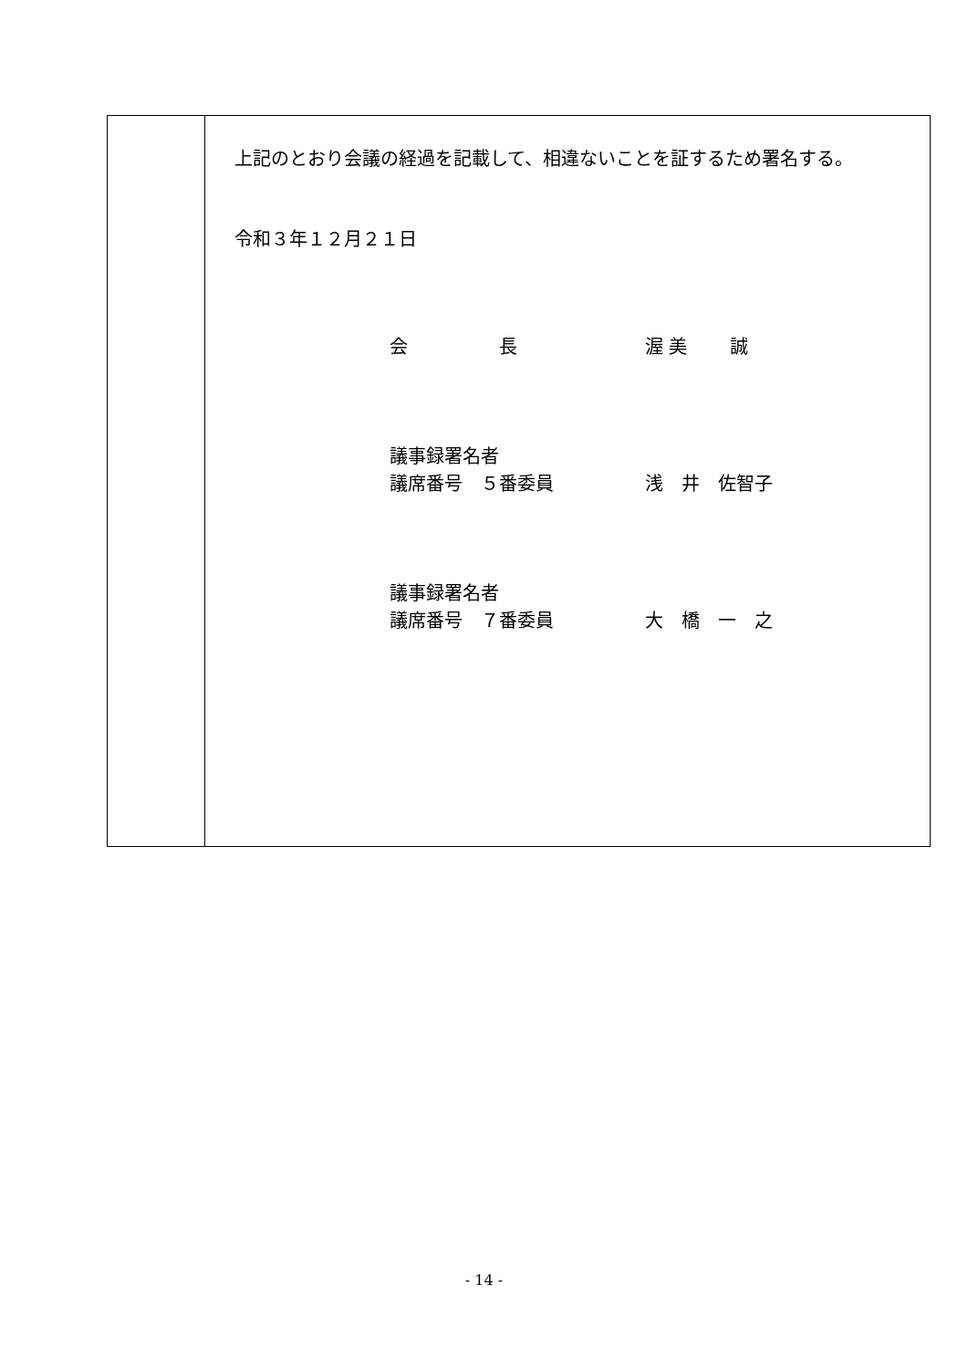上記のとおり会議の経過を記載して、相違ないことを証するため署名する。
令和３年１２月２１日
会　　　　　長 渥 美　　 誠
議事録署名者
議席番号　５番委員 浅　井　佐智子
議事録署名者
議席番号　７番委員 大　橋　一　之
- 14 -